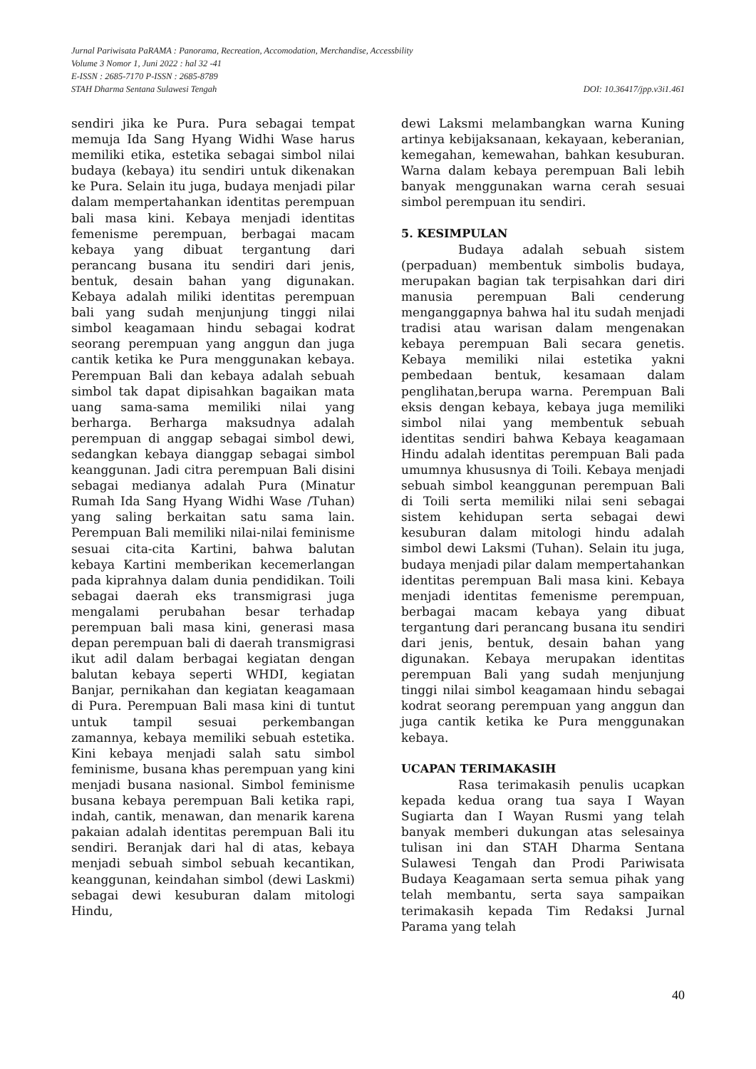Jurnal Pariwisata PaRAMA : Panorama, Recreation, Accomodation, Merchandise, Accessbility
Volume 3 Nomor 1, Juni 2022 : hal 32 -41
E-ISSN : 2685-7170 P-ISSN : 2685-8789
STAH Dharma Sentana Sulawesi Tengah DOI: 10.36417/jpp.v3i1.461
sendiri jika ke Pura. Pura sebagai tempat memuja Ida Sang Hyang Widhi Wase harus memiliki etika, estetika sebagai simbol nilai budaya (kebaya) itu sendiri untuk dikenakan ke Pura. Selain itu juga, budaya menjadi pilar dalam mempertahankan identitas perempuan bali masa kini. Kebaya menjadi identitas femenisme perempuan, berbagai macam kebaya yang dibuat tergantung dari perancang busana itu sendiri dari jenis, bentuk, desain bahan yang digunakan. Kebaya adalah miliki identitas perempuan bali yang sudah menjunjung tinggi nilai simbol keagamaan hindu sebagai kodrat seorang perempuan yang anggun dan juga cantik ketika ke Pura menggunakan kebaya. Perempuan Bali dan kebaya adalah sebuah simbol tak dapat dipisahkan bagaikan mata uang sama-sama memiliki nilai yang berharga. Berharga maksudnya adalah perempuan di anggap sebagai simbol dewi, sedangkan kebaya dianggap sebagai simbol keanggunan. Jadi citra perempuan Bali disini sebagai medianya adalah Pura (Minatur Rumah Ida Sang Hyang Widhi Wase /Tuhan) yang saling berkaitan satu sama lain. Perempuan Bali memiliki nilai-nilai feminisme sesuai cita-cita Kartini, bahwa balutan kebaya Kartini memberikan kecemerlangan pada kiprahnya dalam dunia pendidikan. Toili sebagai daerah eks transmigrasi juga mengalami perubahan besar terhadap perempuan bali masa kini, generasi masa depan perempuan bali di daerah transmigrasi ikut adil dalam berbagai kegiatan dengan balutan kebaya seperti WHDI, kegiatan Banjar, pernikahan dan kegiatan keagamaan di Pura. Perempuan Bali masa kini di tuntut untuk tampil sesuai perkembangan zamannya, kebaya memiliki sebuah estetika. Kini kebaya menjadi salah satu simbol feminisme, busana khas perempuan yang kini menjadi busana nasional. Simbol feminisme busana kebaya perempuan Bali ketika rapi, indah, cantik, menawan, dan menarik karena pakaian adalah identitas perempuan Bali itu sendiri. Beranjak dari hal di atas, kebaya menjadi sebuah simbol sebuah kecantikan, keanggunan, keindahan simbol (dewi Laskmi) sebagai dewi kesuburan dalam mitologi Hindu,
dewi Laksmi melambangkan warna Kuning artinya kebijaksanaan, kekayaan, keberanian, kemegahan, kemewahan, bahkan kesuburan. Warna dalam kebaya perempuan Bali lebih banyak menggunakan warna cerah sesuai simbol perempuan itu sendiri.
5. KESIMPULAN
Budaya adalah sebuah sistem (perpaduan) membentuk simbolis budaya, merupakan bagian tak terpisahkan dari diri manusia perempuan Bali cenderung menganggapnya bahwa hal itu sudah menjadi tradisi atau warisan dalam mengenakan kebaya perempuan Bali secara genetis. Kebaya memiliki nilai estetika yakni pembedaan bentuk, kesamaan dalam penglihatan,berupa warna. Perempuan Bali eksis dengan kebaya, kebaya juga memiliki simbol nilai yang membentuk sebuah identitas sendiri bahwa Kebaya keagamaan Hindu adalah identitas perempuan Bali pada umumnya khususnya di Toili. Kebaya menjadi sebuah simbol keanggunan perempuan Bali di Toili serta memiliki nilai seni sebagai sistem kehidupan serta sebagai dewi kesuburan dalam mitologi hindu adalah simbol dewi Laksmi (Tuhan). Selain itu juga, budaya menjadi pilar dalam mempertahankan identitas perempuan Bali masa kini. Kebaya menjadi identitas femenisme perempuan, berbagai macam kebaya yang dibuat tergantung dari perancang busana itu sendiri dari jenis, bentuk, desain bahan yang digunakan. Kebaya merupakan identitas perempuan Bali yang sudah menjunjung tinggi nilai simbol keagamaan hindu sebagai kodrat seorang perempuan yang anggun dan juga cantik ketika ke Pura menggunakan kebaya.
UCAPAN TERIMAKASIH
Rasa terimakasih penulis ucapkan kepada kedua orang tua saya I Wayan Sugiarta dan I Wayan Rusmi yang telah banyak memberi dukungan atas selesainya tulisan ini dan STAH Dharma Sentana Sulawesi Tengah dan Prodi Pariwisata Budaya Keagamaan serta semua pihak yang telah membantu, serta saya sampaikan terimakasih kepada Tim Redaksi Jurnal Parama yang telah
40